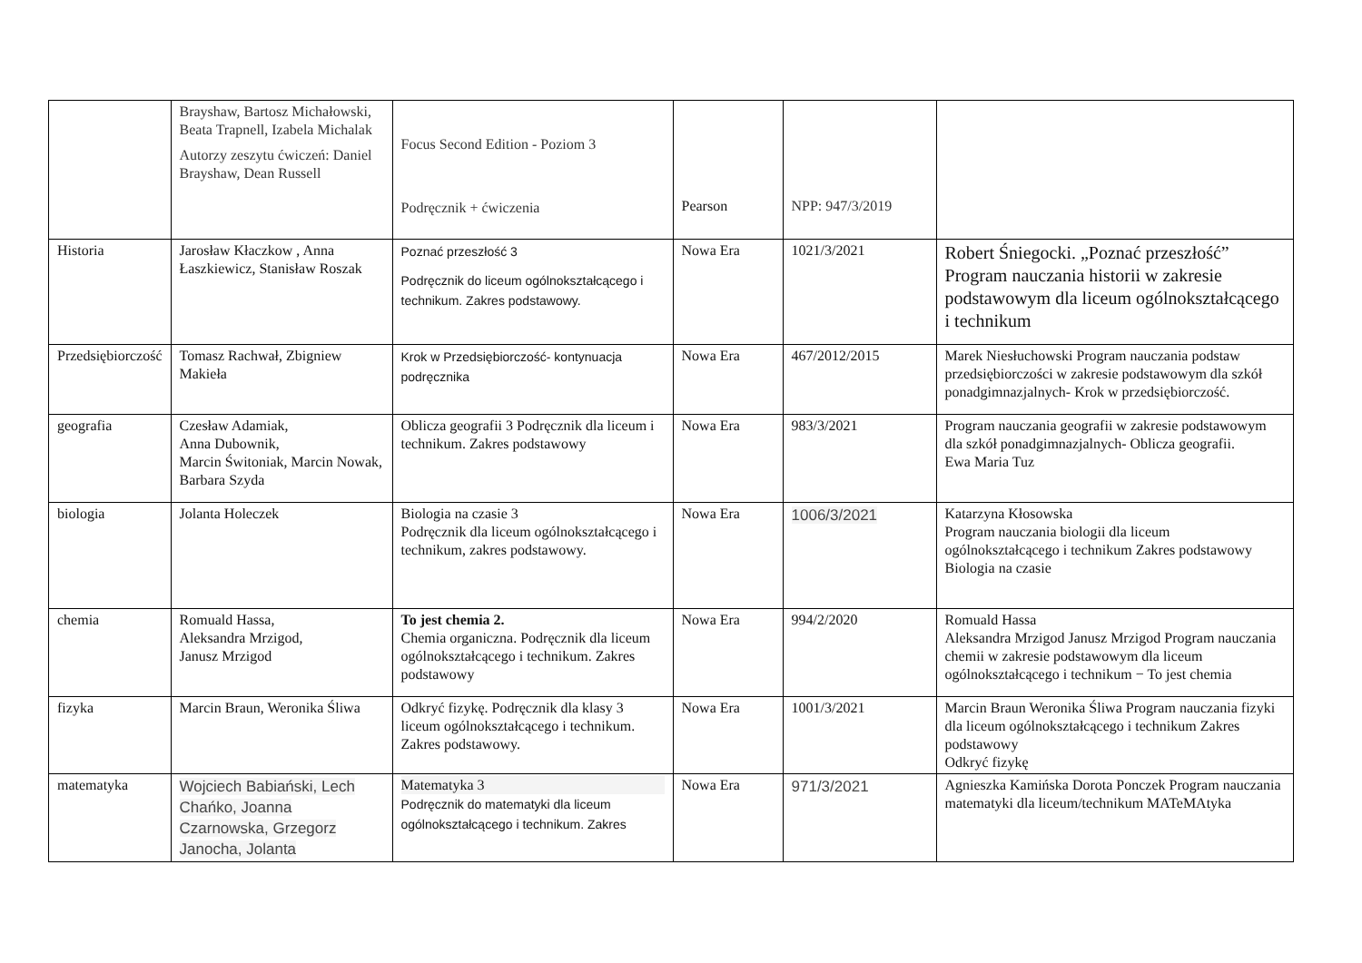| | Brayshaw, Bartosz Michałowski, Beata Trapnell, Izabela Michalak Autorzy zeszytu ćwiczeń: Daniel Brayshaw, Dean Russell | Focus Second Edition - Poziom 3 Podręcznik + ćwiczenia | Pearson | NPP: 947/3/2019 | |
| Historia | Jarosław Kłaczkow , Anna Łaszkiewicz, Stanisław Roszak | Poznać przeszłość 3 Podręcznik do liceum ogólnokształcącego i technikum. Zakres podstawowy. | Nowa Era | 1021/3/2021 | Robert Śniegocki. „Poznać przeszłość” Program nauczania historii w zakresie podstawowym dla liceum ogólnokształcącego i technikum |
| Przedsiębiorczość | Tomasz Rachwał, Zbigniew Makieła | Krok w Przedsiębiorczość- kontynuacja podręcznika | Nowa Era | 467/2012/2015 | Marek Niesłuchowski Program nauczania podstaw przedsiębiorczości w zakresie podstawowym dla szkół ponadgimnazjalnych- Krok w przedsiębiorczość. |
| geografia | Czesław Adamiak, Anna Dubownik, Marcin Świtoniak, Marcin Nowak, Barbara Szyda | Oblicza geografii 3 Podręcznik dla liceum i technikum. Zakres podstawowy | Nowa Era | 983/3/2021 | Program nauczania geografii w zakresie podstawowym dla szkół ponadgimnazjalnych- Oblicza geografii. Ewa Maria Tuz |
| biologia | Jolanta Holeczek | Biologia na czasie 3 Podręcznik dla liceum ogólnokształcącego i technikum, zakres podstawowy. | Nowa Era | 1006/3/2021 | Katarzyna Kłosowska Program nauczania biologii dla liceum ogólnokształcącego i technikum Zakres podstawowy Biologia na czasie |
| chemia | Romuald Hassa, Aleksandra Mrzigod, Janusz Mrzigod | To jest chemia 2. Chemia organiczna. Podręcznik dla liceum ogólnokształcącego i technikum. Zakres podstawowy | Nowa Era | 994/2/2020 | Romuald Hassa Aleksandra Mrzigod Janusz Mrzigod Program nauczania chemii w zakresie podstawowym dla liceum ogólnokształcącego i technikum − To jest chemia |
| fizyka | Marcin Braun, Weronika Śliwa | Odkryć fizykę. Podręcznik dla klasy 3 liceum ogólnokształcącego i technikum. Zakres podstawowy. | Nowa Era | 1001/3/2021 | Marcin Braun Weronika Śliwa Program nauczania fizyki dla liceum ogólnokształcącego i technikum Zakres podstawowy Odkryć fizykę |
| matematyka | Wojciech Babiański, Lech Chańko, Joanna Czarnowska, Grzegorz Janocha, Jolanta | Matematyka 3 Podręcznik do matematyki dla liceum ogólnokształcącego i technikum. Zakres | Nowa Era | 971/3/2021 | Agnieszka Kamińska Dorota Ponczek Program nauczania matematyki dla liceum/technikum MATeMAtyka |